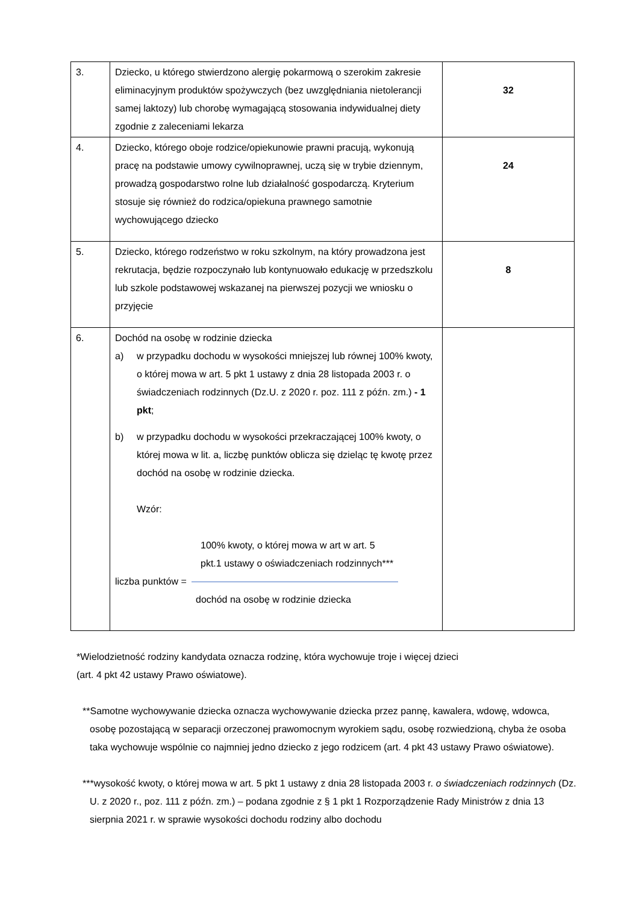| 3. | Dziecko, u którego stwierdzono alergię pokarmową o szerokim zakresie eliminacyjnym produktów spożywczych (bez uwzględniania nietolerancji samej laktozy) lub chorobę wymagającą stosowania indywidualnej diety zgodnie z zaleceniami lekarza | 32 |
| 4. | Dziecko, którego oboje rodzice/opiekunowie prawni pracują, wykonują pracę na podstawie umowy cywilnoprawnej, uczą się w trybie dziennym, prowadzą gospodarstwo rolne lub działalność gospodarczą. Kryterium stosuje się również do rodzica/opiekuna prawnego samotnie wychowującego dziecko | 24 |
| 5. | Dziecko, którego rodzeństwo w roku szkolnym, na który prowadzona jest rekrutacja, będzie rozpoczynało lub kontynuowało edukację w przedszkolu lub szkole podstawowej wskazanej na pierwszej pozycji we wniosku o przyjęcie | 8 |
| 6. | Dochód na osobę w rodzinie dziecka a) w przypadku dochodu w wysokości mniejszej lub równej 100% kwoty, o której mowa w art. 5 pkt 1 ustawy z dnia 28 listopada 2003 r. o świadczeniach rodzinnych (Dz.U. z 2020 r. poz. 111 z późn. zm.) - 1 pkt ; b) w przypadku dochodu w wysokości przekraczającej 100% kwoty, o której mowa w lit. a, liczbę punktów oblicza się dzieląc tę kwotę przez dochód na osobę w rodzinie dziecka. Wzór: 100% kwoty, o której mowa w art w art. 5 pkt.1 ustawy o oświadczeniach rodzinnych*** liczba punktów = dochód na osobę w rodzinie dziecka | |
*Wielodzietność rodziny kandydata oznacza rodzinę, która wychowuje troje i więcej dzieci
(art. 4 pkt 42 ustawy Prawo oświatowe).
**Samotne wychowywanie dziecka oznacza wychowywanie dziecka przez pannę, kawalera, wdowę, wdowca, osobę pozostającą w separacji orzeczonej prawomocnym wyrokiem sądu, osobę rozwiedzioną, chyba że osoba taka wychowuje wspólnie co najmniej jedno dziecko z jego rodzicem (art. 4 pkt 43 ustawy Prawo oświatowe).
***wysokość kwoty, o której mowa w art. 5 pkt 1 ustawy z dnia 28 listopada 2003 r. o świadczeniach rodzinnych (Dz. U. z 2020 r., poz. 111 z późn. zm.) – podana zgodnie z § 1 pkt 1 Rozporządzenie Rady Ministrów z dnia 13 sierpnia 2021 r. w sprawie wysokości dochodu rodziny albo dochodu